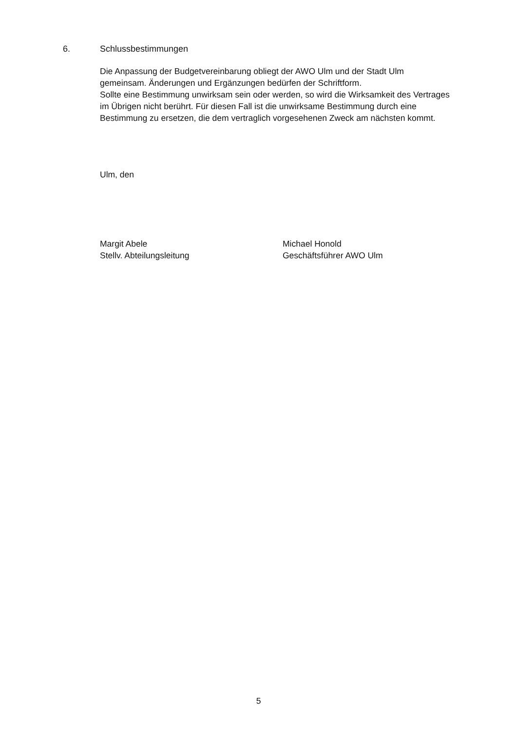6. Schlussbestimmungen
Die Anpassung der Budgetvereinbarung obliegt der AWO Ulm und der Stadt Ulm gemeinsam. Änderungen und Ergänzungen bedürfen der Schriftform.
Sollte eine Bestimmung unwirksam sein oder werden, so wird die Wirksamkeit des Vertrages im Übrigen nicht berührt. Für diesen Fall ist die unwirksame Bestimmung durch eine Bestimmung zu ersetzen, die dem vertraglich vorgesehenen Zweck am nächsten kommt.
Ulm, den
Margit Abele
Stellv. Abteilungsleitung
Michael Honold
Geschäftsführer AWO Ulm
5